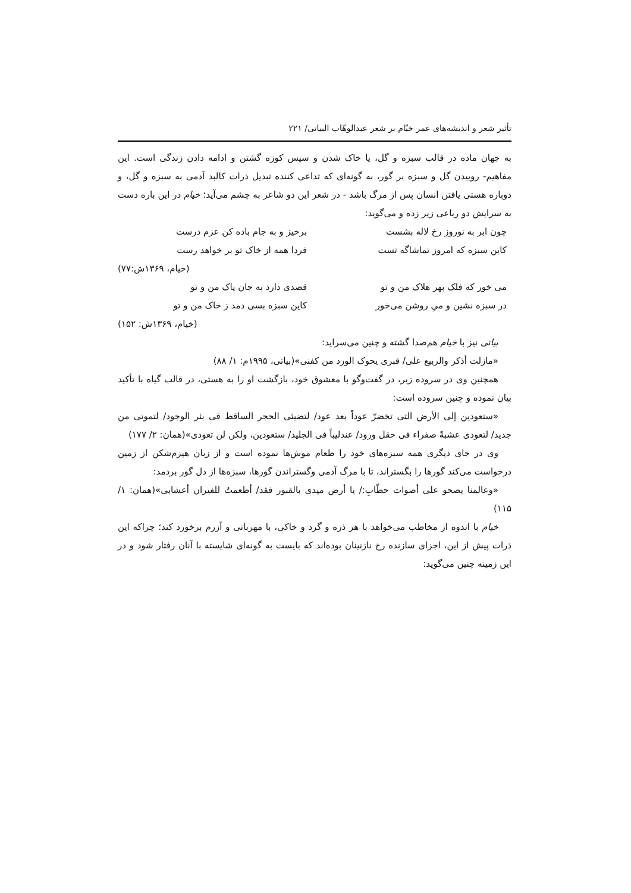تأثیر شعر و اندیشه‌های عمر خیّام بر شعر عبدالوهّاب البیاتی/ ۲۲۱
به جهان ماده در قالب سبزه و گل، یا خاک شدن و سپس کوزه گشتن و ادامه دادن زندگی است. این مفاهیم- روییدن گل و سبزه بر گور، به گونه‌ای که تداعی کننده تبدیل ذرات کالبد آدمی به سبزه و گل، و دوباره هستی یافتن انسان پس از مرگ باشد - در شعر این دو شاعر به چشم می‌آید؛ خیام در این باره دست به سرایش دو رباعی زیر زده و می‌گوید:
چون ابر به نوروز رخ لاله بشست برخیز و به جام باده کن عزم درست
کاین سبزه که امروز تماشاگه تست فردا همه از خاک تو بر خواهد رست
(خیام، ۱۳۶۹ش:۷۷)
می خور که فلک بهر هلاک من و تو قصدی دارد به جان پاک من و تو
در سبزه نشین و میِ روشن می‌خور کاین سبزه بسی دمد ز خاک من و تو
(خیام، ۱۳۶۹ش: ۱۵۲)
بیاتی نیز با خیام هم‌صدا گشته و چنین می‌سراید:
«مازلت أذکر والربیع علی/ قبری یحوک الورد من کفنی»(بیاتی، ۱۹۹۵م: ۱/ ۸۸)
همچنین وی در سروده زیر، در گفت‌وگو با معشوق خود، بازگشت او را به هستی، در قالب گیاه با تأکید بیان نموده و چنین سروده است:
«ستعودین إلی الأرض التی تخضرّ عوداً بعد عود/ لتضیئی الحجر الساقط فی بئر الوجود/ لتموتی من جدید/ لتعودی عشبةً صفراء فی حقل ورود/ عندلیباً فی الجلید/ ستعودین، ولکن لن تعودی»(همان: ۲/ ۱۷۷)
وی در جای دیگری همه سبزه‌های خود را طعام موش‌ها نموده است و از زبان هیزم‌شکن از زمین درخواست می‌کند گورها را بگستراند، تا با مرگ آدمی وگستراندن گورها، سبزه‌ها از دل گور بردمد:
«وعالمنا یصحو علی أصوات حطّابِ:/ یا أرض میدی بالقبور فقد/ أطعمتُ للفیران أعشابی»(همان: ۱/ ۱۱۵)
خیام با اندوه از مخاطب می‌خواهد با هر ذره و گرد و خاکی، با مهربانی و آزرم برخورد کند؛ چراکه این ذرات پیش از این، اجزای سازنده رخ نازنینان بوده‌اند که بایست به گونه‌ای شایسته با آنان رفتار شود و در این زمینه چنین می‌گوید: